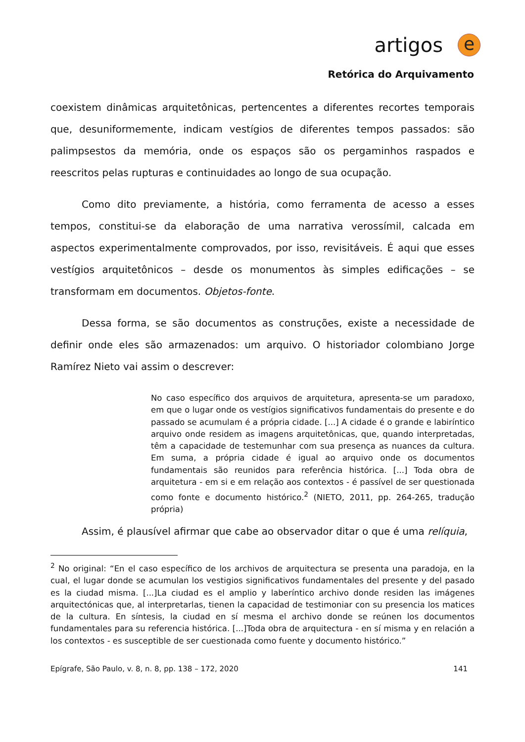artigos
e
Retórica do Arquivamento
coexistem dinâmicas arquitetônicas, pertencentes a diferentes recortes temporais que, desuniformemente, indicam vestígios de diferentes tempos passados: são palimpsestos da memória, onde os espaços são os pergaminhos raspados e reescritos pelas rupturas e continuidades ao longo de sua ocupação.
Como dito previamente, a história, como ferramenta de acesso a esses tempos, constitui-se da elaboração de uma narrativa verossímil, calcada em aspectos experimentalmente comprovados, por isso, revisitáveis. É aqui que esses vestígios arquitetônicos – desde os monumentos às simples edificações – se transformam em documentos. Objetos-fonte.
Dessa forma, se são documentos as construções, existe a necessidade de definir onde eles são armazenados: um arquivo. O historiador colombiano Jorge Ramírez Nieto vai assim o descrever:
No caso específico dos arquivos de arquitetura, apresenta-se um paradoxo, em que o lugar onde os vestígios significativos fundamentais do presente e do passado se acumulam é a própria cidade. [...] A cidade é o grande e labiríntico arquivo onde residem as imagens arquitetônicas, que, quando interpretadas, têm a capacidade de testemunhar com sua presença as nuances da cultura. Em suma, a própria cidade é igual ao arquivo onde os documentos fundamentais são reunidos para referência histórica. [...] Toda obra de arquitetura - em si e em relação aos contextos - é passível de ser questionada como fonte e documento histórico.<sup>2</sup> (NIETO, 2011, pp. 264-265, tradução própria)
Assim, é plausível afirmar que cabe ao observador ditar o que é uma relíquia,
<sup>2</sup> No original: “En el caso específico de los archivos de arquitectura se presenta una paradoja, en la cual, el lugar donde se acumulan los vestigios significativos fundamentales del presente y del pasado es la ciudad misma. [...]La ciudad es el amplio y laberíntico archivo donde residen las imágenes arquitectónicas que, al interpretarlas, tienen la capacidad de testimoniar con su presencia los matices de la cultura. En síntesis, la ciudad en sí mesma el archivo donde se reúnen los documentos fundamentales para su referencia histórica. [...]Toda obra de arquitectura - en sí misma y en relación a los contextos - es susceptible de ser cuestionada como fuente y documento histórico.”
Epígrafe, São Paulo, v. 8, n. 8, pp. 138 – 172, 2020 141